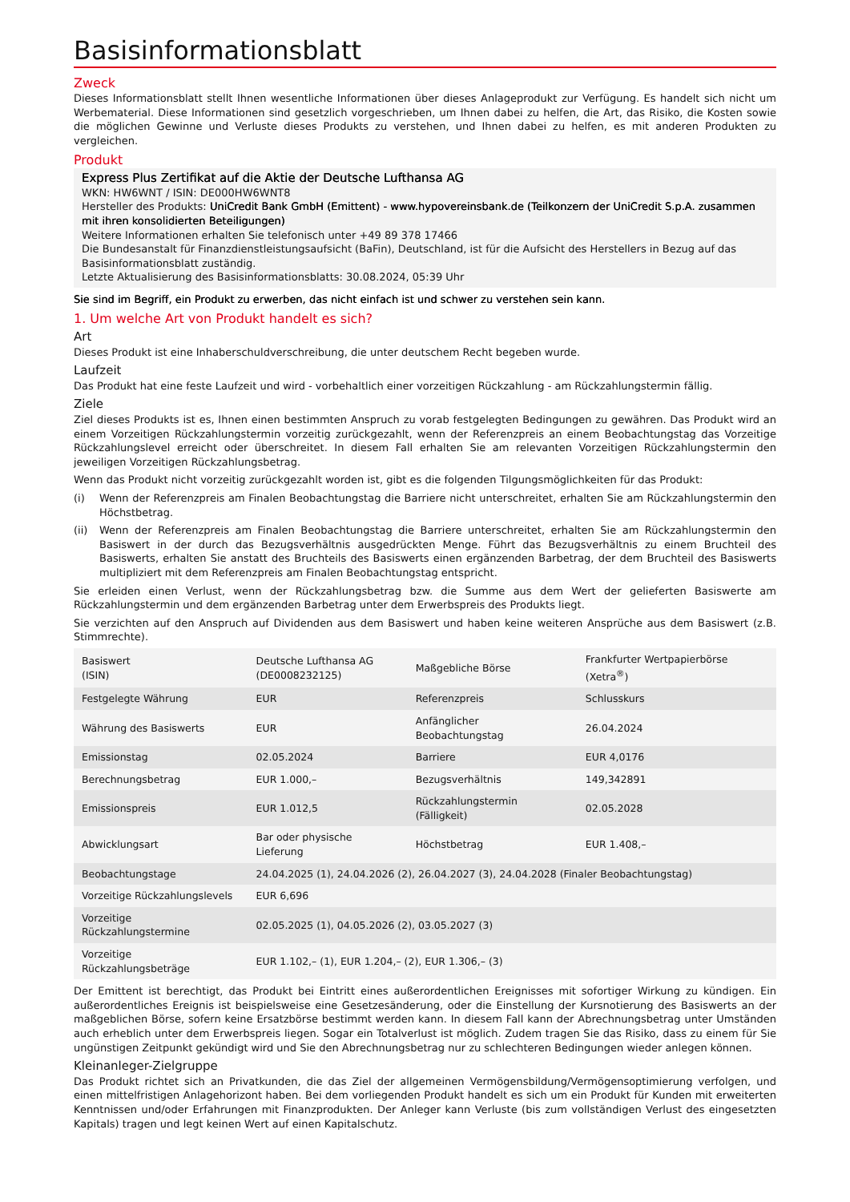Basisinformationsblatt
Zweck
Dieses Informationsblatt stellt Ihnen wesentliche Informationen über dieses Anlageprodukt zur Verfügung. Es handelt sich nicht um Werbematerial. Diese Informationen sind gesetzlich vorgeschrieben, um Ihnen dabei zu helfen, die Art, das Risiko, die Kosten sowie die möglichen Gewinne und Verluste dieses Produkts zu verstehen, und Ihnen dabei zu helfen, es mit anderen Produkten zu vergleichen.
Produkt
Express Plus Zertifikat auf die Aktie der Deutsche Lufthansa AG
WKN: HW6WNT / ISIN: DE000HW6WNT8
Hersteller des Produkts: UniCredit Bank GmbH (Emittent) - www.hypovereinsbank.de (Teilkonzern der UniCredit S.p.A. zusammen mit ihren konsolidierten Beteiligungen)
Weitere Informationen erhalten Sie telefonisch unter +49 89 378 17466
Die Bundesanstalt für Finanzdienstleistungsaufsicht (BaFin), Deutschland, ist für die Aufsicht des Herstellers in Bezug auf das Basisinformationsblatt zuständig.
Letzte Aktualisierung des Basisinformationsblatts: 30.08.2024, 05:39 Uhr
Sie sind im Begriff, ein Produkt zu erwerben, das nicht einfach ist und schwer zu verstehen sein kann.
1. Um welche Art von Produkt handelt es sich?
Art
Dieses Produkt ist eine Inhaberschuldverschreibung, die unter deutschem Recht begeben wurde.
Laufzeit
Das Produkt hat eine feste Laufzeit und wird - vorbehaltlich einer vorzeitigen Rückzahlung - am Rückzahlungstermin fällig.
Ziele
Ziel dieses Produkts ist es, Ihnen einen bestimmten Anspruch zu vorab festgelegten Bedingungen zu gewähren. Das Produkt wird an einem Vorzeitigen Rückzahlungstermin vorzeitig zurückgezahlt, wenn der Referenzpreis an einem Beobachtungstag das Vorzeitige Rückzahlungslevel erreicht oder überschreitet. In diesem Fall erhalten Sie am relevanten Vorzeitigen Rückzahlungstermin den jeweiligen Vorzeitigen Rückzahlungsbetrag.
Wenn das Produkt nicht vorzeitig zurückgezahlt worden ist, gibt es die folgenden Tilgungsmöglichkeiten für das Produkt:
(i) Wenn der Referenzpreis am Finalen Beobachtungstag die Barriere nicht unterschreitet, erhalten Sie am Rückzahlungstermin den Höchstbetrag.
(ii) Wenn der Referenzpreis am Finalen Beobachtungstag die Barriere unterschreitet, erhalten Sie am Rückzahlungstermin den Basiswert in der durch das Bezugsverhältnis ausgedrückten Menge. Führt das Bezugsverhältnis zu einem Bruchteil des Basiswerts, erhalten Sie anstatt des Bruchteils des Basiswerts einen ergänzenden Barbetrag, der dem Bruchteil des Basiswerts multipliziert mit dem Referenzpreis am Finalen Beobachtungstag entspricht.
Sie erleiden einen Verlust, wenn der Rückzahlungsbetrag bzw. die Summe aus dem Wert der gelieferten Basiswerte am Rückzahlungstermin und dem ergänzenden Barbetrag unter dem Erwerbspreis des Produkts liegt.
Sie verzichten auf den Anspruch auf Dividenden aus dem Basiswert und haben keine weiteren Ansprüche aus dem Basiswert (z.B. Stimmrechte).
| Basiswert (ISIN) | Deutsche Lufthansa AG (DE0008232125) | Maßgebliche Börse | Frankfurter Wertpapierbörse (Xetra<sup>®</sup>) |
| Festgelegte Währung | EUR | Referenzpreis | Schlusskurs |
| Währung des Basiswerts | EUR | Anfänglicher Beobachtungstag | 26.04.2024 |
| Emissionstag | 02.05.2024 | Barriere | EUR 4,0176 |
| Berechnungsbetrag | EUR 1.000,– | Bezugsverhältnis | 149,342891 |
| Emissionspreis | EUR 1.012,5 | Rückzahlungstermin (Fälligkeit) | 02.05.2028 |
| Abwicklungsart | Bar oder physische Lieferung | Höchstbetrag | EUR 1.408,– |
| Beobachtungstage | 24.04.2025 (1), 24.04.2026 (2), 26.04.2027 (3), 24.04.2028 (Finaler Beobachtungstag) | | |
| Vorzeitige Rückzahlungslevels | EUR 6,696 | | |
| Vorzeitige Rückzahlungstermine | 02.05.2025 (1), 04.05.2026 (2), 03.05.2027 (3) | | |
| Vorzeitige Rückzahlungsbeträge | EUR 1.102,– (1), EUR 1.204,– (2), EUR 1.306,– (3) | | |
Der Emittent ist berechtigt, das Produkt bei Eintritt eines außerordentlichen Ereignisses mit sofortiger Wirkung zu kündigen. Ein außerordentliches Ereignis ist beispielsweise eine Gesetzesänderung, oder die Einstellung der Kursnotierung des Basiswerts an der maßgeblichen Börse, sofern keine Ersatzbörse bestimmt werden kann. In diesem Fall kann der Abrechnungsbetrag unter Umständen auch erheblich unter dem Erwerbspreis liegen. Sogar ein Totalverlust ist möglich. Zudem tragen Sie das Risiko, dass zu einem für Sie ungünstigen Zeitpunkt gekündigt wird und Sie den Abrechnungsbetrag nur zu schlechteren Bedingungen wieder anlegen können.
Kleinanleger-Zielgruppe
Das Produkt richtet sich an Privatkunden, die das Ziel der allgemeinen Vermögensbildung/Vermögensoptimierung verfolgen, und einen mittelfristigen Anlagehorizont haben. Bei dem vorliegenden Produkt handelt es sich um ein Produkt für Kunden mit erweiterten Kenntnissen und/oder Erfahrungen mit Finanzprodukten. Der Anleger kann Verluste (bis zum vollständigen Verlust des eingesetzten Kapitals) tragen und legt keinen Wert auf einen Kapitalschutz.